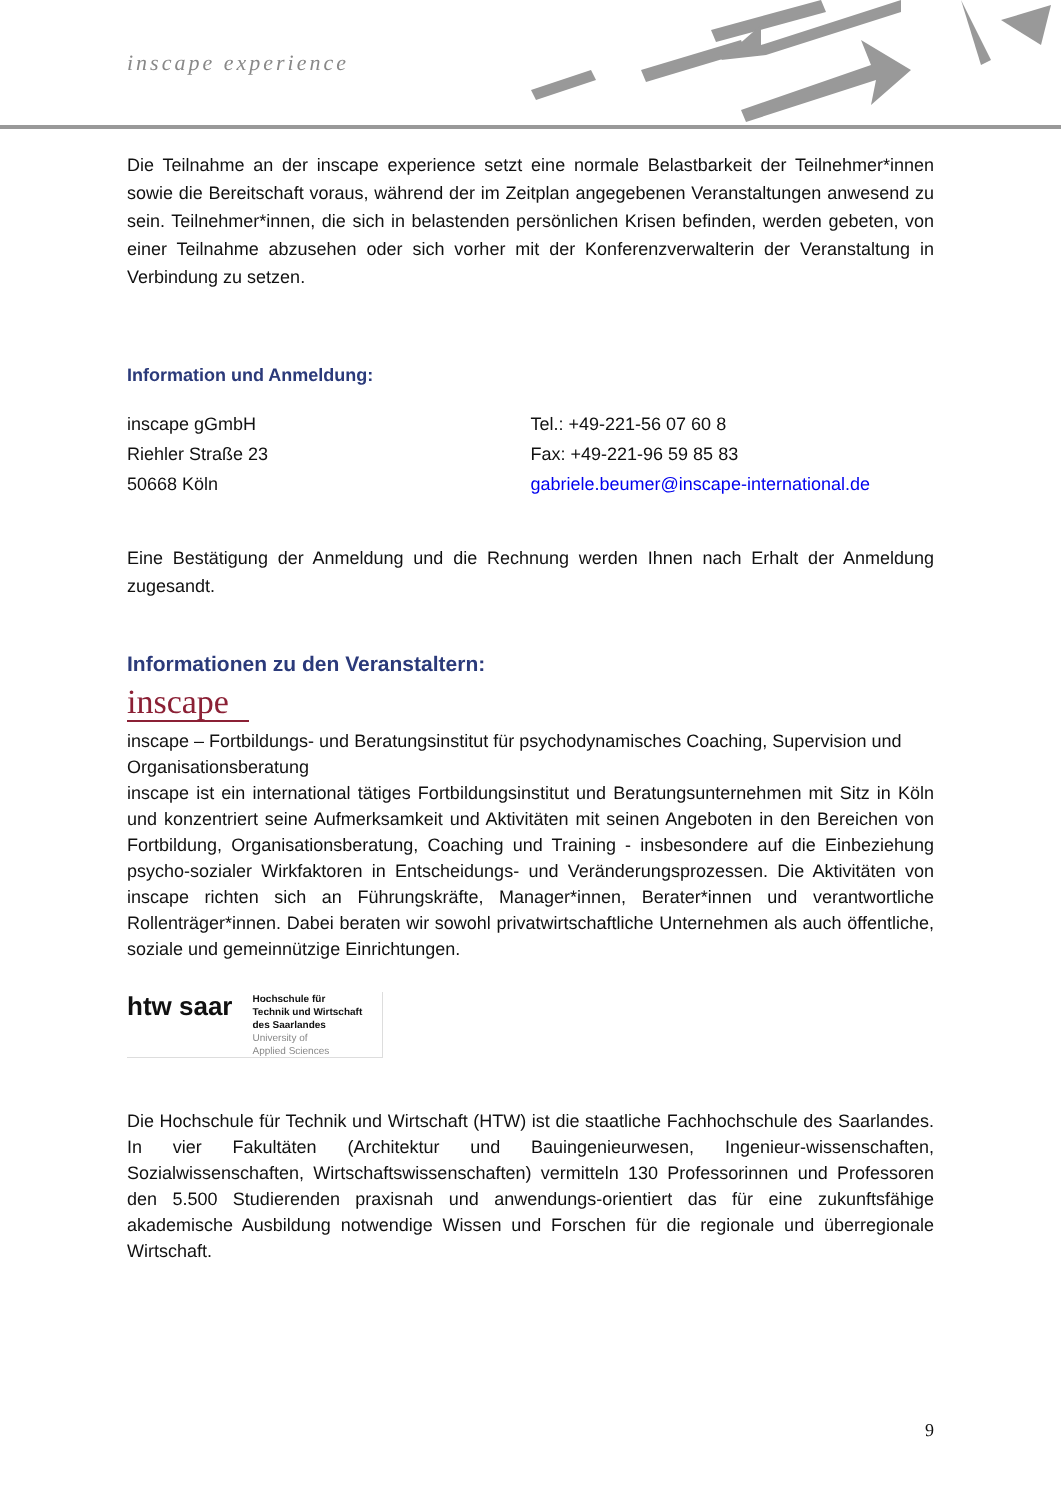inscape experience
Die Teilnahme an der inscape experience setzt eine normale Belastbarkeit der Teilnehmer*innen sowie die Bereitschaft voraus, während der im Zeitplan angegebenen Veranstaltungen anwesend zu sein. Teilnehmer*innen, die sich in belastenden persönlichen Krisen befinden, werden gebeten, von einer Teilnahme abzusehen oder sich vorher mit der Konferenzverwalterin der Veranstaltung in Verbindung zu setzen.
Information und Anmeldung:
inscape gGmbH
Riehler Straße 23
50668 Köln
Tel.: +49-221-56 07 60 8
Fax: +49-221-96 59 85 83
gabriele.beumer@inscape-international.de
Eine Bestätigung der Anmeldung und die Rechnung werden Ihnen nach Erhalt der Anmeldung zugesandt.
Informationen zu den Veranstaltern:
inscape
inscape – Fortbildungs- und Beratungsinstitut für psychodynamisches Coaching, Supervision und Organisationsberatung
inscape ist ein international tätiges Fortbildungsinstitut und Beratungsunternehmen mit Sitz in Köln und konzentriert seine Aufmerksamkeit und Aktivitäten mit seinen Angeboten in den Bereichen von Fortbildung, Organisationsberatung, Coaching und Training - insbesondere auf die Einbeziehung psycho-sozialer Wirkfaktoren in Entscheidungs- und Veränderungsprozessen. Die Aktivitäten von inscape richten sich an Führungskräfte, Manager*innen, Berater*innen und verantwortliche Rollenträger*innen. Dabei beraten wir sowohl privatwirtschaftliche Unternehmen als auch öffentliche, soziale und gemeinnützige Einrichtungen.
htw saar
Hochschule für
Technik und Wirtschaft
des Saarlandes
University of
Applied Sciences
Die Hochschule für Technik und Wirtschaft (HTW) ist die staatliche Fachhochschule des Saarlandes. In vier Fakultäten (Architektur und Bauingenieurwesen, Ingenieur-wissenschaften, Sozialwissenschaften, Wirtschaftswissenschaften) vermitteln 130 Professorinnen und Professoren den 5.500 Studierenden praxisnah und anwendungs-orientiert das für eine zukunftsfähige akademische Ausbildung notwendige Wissen und Forschen für die regionale und überregionale Wirtschaft.
9